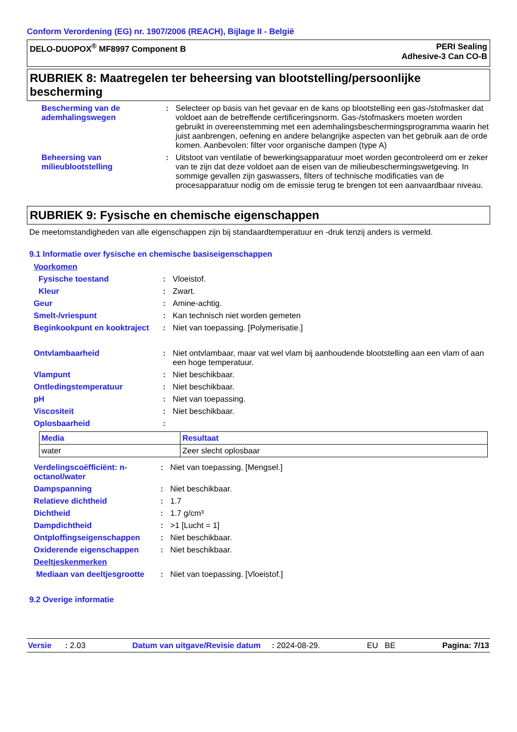Conform Verordening (EG) nr. 1907/2006 (REACH), Bijlage II - België
DELO-DUOPOX<sup>®</sup> MF8997 Component B
PERI Sealing
Adhesive-3 Can CO-B
RUBRIEK 8: Maatregelen ter beheersing van blootstelling/persoonlijke bescherming
| Bescherming van de ademhalingswegen | : | Selecteer op basis van het gevaar en de kans op blootstelling een gas-/stofmasker dat voldoet aan de betreffende certificeringsnorm. Gas-/stofmaskers moeten worden gebruikt in overeenstemming met een ademhalingsbeschermingsprogramma waarin het juist aanbrengen, oefening en andere belangrijke aspecten van het gebruik aan de orde komen. Aanbevolen: filter voor organische dampen (type A) |
| Beheersing van milieublootstelling | : | Uitstoot van ventilatie of bewerkingsapparatuur moet worden gecontroleerd om er zeker van te zijn dat deze voldoet aan de eisen van de milieubeschermingswetgeving. In sommige gevallen zijn gaswassers, filters of technische modificaties van de procesapparatuur nodig om de emissie terug te brengen tot een aanvaardbaar niveau. |
RUBRIEK 9: Fysische en chemische eigenschappen
De meetomstandigheden van alle eigenschappen zijn bij standaardtemperatuur en -druk tenzij anders is vermeld.
9.1 Informatie over fysische en chemische basiseigenschappen
| Voorkomen | | |
| Fysische toestand | : | Vloeistof. |
| Kleur | : | Zwart. |
| Geur | : | Amine-achtig. |
| Smelt-/vriespunt | : | Kan technisch niet worden gemeten |
| Beginkookpunt en kooktraject | : | Niet van toepassing. [Polymerisatie.] |
| Ontvlambaarheid | : | Niet ontvlambaar, maar vat wel vlam bij aanhoudende blootstelling aan een vlam of aan een hoge temperatuur. |
| Vlampunt | : | Niet beschikbaar. |
| Ontledingstemperatuur | : | Niet beschikbaar. |
| pH | : | Niet van toepassing. |
| Viscositeit | : | Niet beschikbaar. |
| Oplosbaarheid | : | |
| Media | Resultaat |
| --- | --- |
| water | Zeer slecht oplosbaar |
| Verdelingscoëfficiënt: n-octanol/water | : | Niet van toepassing. [Mengsel.] |
| Dampspanning | : | Niet beschikbaar. |
| Relatieve dichtheid | : | 1.7 |
| Dichtheid | : | 1.7 g/cm³ |
| Dampdichtheid | : | >1 [Lucht = 1] |
| Ontploffingseigenschappen | : | Niet beschikbaar. |
| Oxiderende eigenschappen | : | Niet beschikbaar. |
| Deeltjeskenmerken | | |
| Mediaan van deeltjesgrootte | : | Niet van toepassing. [Vloeistof.] |
9.2 Overige informatie
Versie : 2.03 Datum van uitgave/Revisie datum : 2024-08-29. EU BE Pagina: 7/13